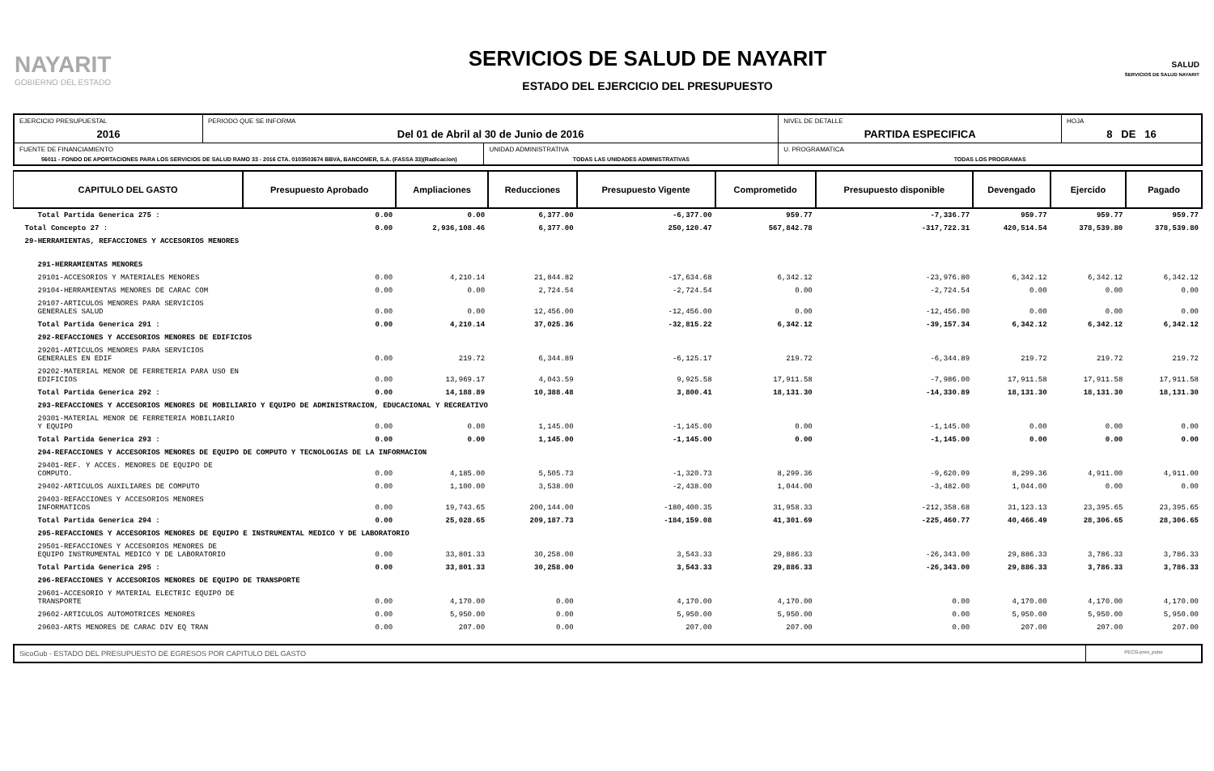NAYARIT
GOBIERNO DEL ESTADO
SERVICIOS DE SALUD DE NAYARIT
ESTADO DEL EJERCICIO DEL PRESUPUESTO
SALUD
SERVICIOS DE SALUD NAYARIT
| EJERCICIO PRESUPUESTAL 2016 | PERIODO QUE SE INFORMA Del 01 de Abril al 30 de Junio de 2016 | | NIVEL DE DETALLE PARTIDA ESPECIFICA | HOJA 8 DE 16 |
| FUENTE DE FINANCIAMIENTO 56011 - FONDO DE APORTACIONES PARA LOS SERVICIOS DE SALUD RAMO 33 - 2016 CTA. 0103503674 BBVA, BANCOMER, S.A. (FASSA 33)(Radicacion) | | UNIDAD ADMINISTRATIVA TODAS LAS UNIDADES ADMINISTRATIVAS | U. PROGRAMATICA TODAS LOS PROGRAMAS | |
| CAPITULO DEL GASTO | Presupuesto Aprobado | Ampliaciones | Reducciones | Presupuesto Vigente | Comprometido | Presupuesto disponible | Devengado | Ejercido | Pagado |
| --- | --- | --- | --- | --- | --- | --- | --- | --- | --- |
| Total Partida Generica 275 : | 0.00 | 0.00 | 6,377.00 | -6,377.00 | 959.77 | -7,336.77 | 959.77 | 959.77 | 959.77 |
| Total Concepto 27 : | 0.00 | 2,936,108.46 | 6,377.00 | 250,120.47 | 567,842.78 | -317,722.31 | 420,514.54 | 378,539.80 | 378,539.80 |
| 29-HERRAMIENTAS, REFACCIONES Y ACCESORIOS MENORES | | | | | | | | | |
| 291-HERRAMIENTAS MENORES | | | | | | | | | |
| 29101-ACCESORIOS Y MATERIALES MENORES | 0.00 | 4,210.14 | 21,844.82 | -17,634.68 | 6,342.12 | -23,976.80 | 6,342.12 | 6,342.12 | 6,342.12 |
| 29104-HERRAMIENTAS MENORES DE CARAC COM | 0.00 | 0.00 | 2,724.54 | -2,724.54 | 0.00 | -2,724.54 | 0.00 | 0.00 | 0.00 |
| 29107-ARTICULOS MENORES PARA SERVICIOS GENERALES SALUD | 0.00 | 0.00 | 12,456.00 | -12,456.00 | 0.00 | -12,456.00 | 0.00 | 0.00 | 0.00 |
| Total Partida Generica 291 : | 0.00 | 4,210.14 | 37,025.36 | -32,815.22 | 6,342.12 | -39,157.34 | 6,342.12 | 6,342.12 | 6,342.12 |
| 292-REFACCIONES Y ACCESORIOS MENORES DE EDIFICIOS | | | | | | | | | |
| 29201-ARTICULOS MENORES PARA SERVICIOS GENERALES EN EDIF | 0.00 | 219.72 | 6,344.89 | -6,125.17 | 219.72 | -6,344.89 | 219.72 | 219.72 | 219.72 |
| 29202-MATERIAL MENOR DE FERRETERIA PARA USO EN EDIFICIOS | 0.00 | 13,969.17 | 4,043.59 | 9,925.58 | 17,911.58 | -7,986.00 | 17,911.58 | 17,911.58 | 17,911.58 |
| Total Partida Generica 292 : | 0.00 | 14,188.89 | 10,388.48 | 3,800.41 | 18,131.30 | -14,330.89 | 18,131.30 | 18,131.30 | 18,131.30 |
| 293-REFACCIONES Y ACCESORIOS MENORES DE MOBILIARIO Y EQUIPO DE ADMINISTRACION, EDUCACIONAL Y RECREATIVO | | | | | | | | | |
| 29301-MATERIAL MENOR DE FERRETERIA MOBILIARIO Y EQUIPO | 0.00 | 0.00 | 1,145.00 | -1,145.00 | 0.00 | -1,145.00 | 0.00 | 0.00 | 0.00 |
| Total Partida Generica 293 : | 0.00 | 0.00 | 1,145.00 | -1,145.00 | 0.00 | -1,145.00 | 0.00 | 0.00 | 0.00 |
| 294-REFACCIONES Y ACCESORIOS MENORES DE EQUIPO DE COMPUTO Y TECNOLOGIAS DE LA INFORMACION | | | | | | | | | |
| 29401-REF. Y ACCES. MENORES DE EQUIPO DE COMPUTO. | 0.00 | 4,185.00 | 5,505.73 | -1,320.73 | 8,299.36 | -9,620.09 | 8,299.36 | 4,911.00 | 4,911.00 |
| 29402-ARTICULOS AUXILIARES DE COMPUTO | 0.00 | 1,100.00 | 3,538.00 | -2,438.00 | 1,044.00 | -3,482.00 | 1,044.00 | 0.00 | 0.00 |
| 29403-REFACCIONES Y ACCESORIOS MENORES INFORMATICOS | 0.00 | 19,743.65 | 200,144.00 | -180,400.35 | 31,958.33 | -212,358.68 | 31,123.13 | 23,395.65 | 23,395.65 |
| Total Partida Generica 294 : | 0.00 | 25,028.65 | 209,187.73 | -184,159.08 | 41,301.69 | -225,460.77 | 40,466.49 | 28,306.65 | 28,306.65 |
| 295-REFACCIONES Y ACCESORIOS MENORES DE EQUIPO E INSTRUMENTAL MEDICO Y DE LABORATORIO | | | | | | | | | |
| 29501-REFACCIONES Y ACCESORIOS MENORES DE EQUIPO INSTRUMENTAL MEDICO Y DE LABORATORIO | 0.00 | 33,801.33 | 30,258.00 | 3,543.33 | 29,886.33 | -26,343.00 | 29,886.33 | 3,786.33 | 3,786.33 |
| Total Partida Generica 295 : | 0.00 | 33,801.33 | 30,258.00 | 3,543.33 | 29,886.33 | -26,343.00 | 29,886.33 | 3,786.33 | 3,786.33 |
| 296-REFACCIONES Y ACCESORIOS MENORES DE EQUIPO DE TRANSPORTE | | | | | | | | | |
| 29601-ACCESORIO Y MATERIAL ELECTRIC EQUIPO DE TRANSPORTE | 0.00 | 4,170.00 | 0.00 | 4,170.00 | 4,170.00 | 0.00 | 4,170.00 | 4,170.00 | 4,170.00 |
| 29602-ARTICULOS AUTOMOTRICES MENORES | 0.00 | 5,950.00 | 0.00 | 5,950.00 | 5,950.00 | 0.00 | 5,950.00 | 5,950.00 | 5,950.00 |
| 29603-ARTS MENORES DE CARAC DIV EQ TRAN | 0.00 | 207.00 | 0.00 | 207.00 | 207.00 | 0.00 | 207.00 | 207.00 | 207.00 |
SicoGub - ESTADO DEL PRESUPUESTO DE EGRESOS POR CAPITULO DEL GASTO
PECG-pres_puno